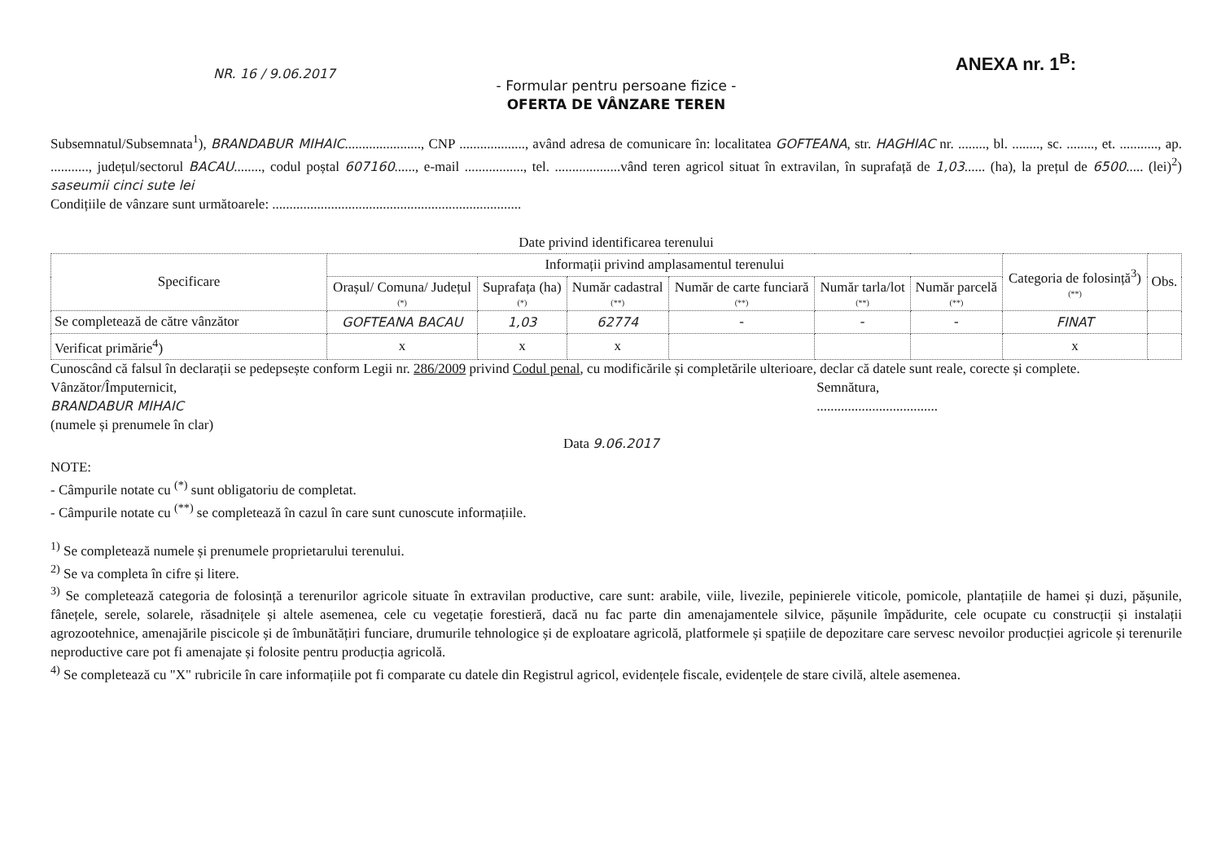NR. 16 / 9.06.2017
ANEXA nr. 1<sup>B</sup>:
- Formular pentru persoane fizice -
OFERTA DE VÂNZARE TEREN
Subsemnatul/Subsemnata<sup>1</sup>), BRANDABUR MIHAIC......................, CNP ..................., având adresa de comunicare în: localitatea GOFTEANA, str. HAGHIAC nr. ........, bl. ........, sc. ........, et. ..........., ap. ..........., județul/sectorul BACAU........, codul poștal 607160......, e-mail ................., tel. ...................vând teren agricol situat în extravilan, în suprafață de 1,03...... (ha), la prețul de 6500..... (lei)<sup>2</sup>) saseumii cinci sute lei
Condițiile de vânzare sunt următoarele: ........................................................................
Date privind identificarea terenului
| Specificare | Informații privind amplasamentul terenului | | | | | | Categoria de folosință<sup>3</sup>) (**) | Obs. |
| --- | --- | --- | --- | --- | --- | --- | --- | --- |
| | Orașul/ Comuna/ Județul (*) | Suprafața (ha) (*) | Număr cadastral (**) | Număr de carte funciară (**) | Număr tarla/lot (**) | Număr parcelă (**) | | |
| Se completează de către vânzător | GOFTEANA BACAU | 1,03 | 62774 | - | - | - | FINAT | |
| Verificat primărie<sup>4</sup>) | x | x | x | | | | x | |
Cunoscând că falsul în declarații se pedepsește conform Legii nr. 286/2009 privind Codul penal, cu modificările și completările ulterioare, declar că datele sunt reale, corecte și complete.
Vânzător/Împuternicit,
BRANDABUR MIHAIC
(numele și prenumele în clar)
Semnătura,
...................................
Data 9.06.2017
NOTE:
- Câmpurile notate cu <sup>(*)</sup> sunt obligatoriu de completat.
- Câmpurile notate cu <sup>(**)</sup> se completează în cazul în care sunt cunoscute informațiile.
<sup>1)</sup> Se completează numele și prenumele proprietarului terenului.
<sup>2)</sup> Se va completa în cifre și litere.
<sup>3)</sup> Se completează categoria de folosință a terenurilor agricole situate în extravilan productive, care sunt: arabile, viile, livezile, pepinierele viticole, pomicole, plantațiile de hamei și duzi, pășunile, fânețele, serele, solarele, răsadnițele și altele asemenea, cele cu vegetație forestieră, dacă nu fac parte din amenajamentele silvice, pășunile împădurite, cele ocupate cu construcții și instalații agrozootehnice, amenajările piscicole și de îmbunătățiri funciare, drumurile tehnologice și de exploatare agricolă, platformele și spațiile de depozitare care servesc nevoilor producției agricole și terenurile neproductive care pot fi amenajate și folosite pentru producția agricolă.
<sup>4)</sup> Se completează cu "X" rubricile în care informațiile pot fi comparate cu datele din Registrul agricol, evidențele fiscale, evidențele de stare civilă, altele asemenea.